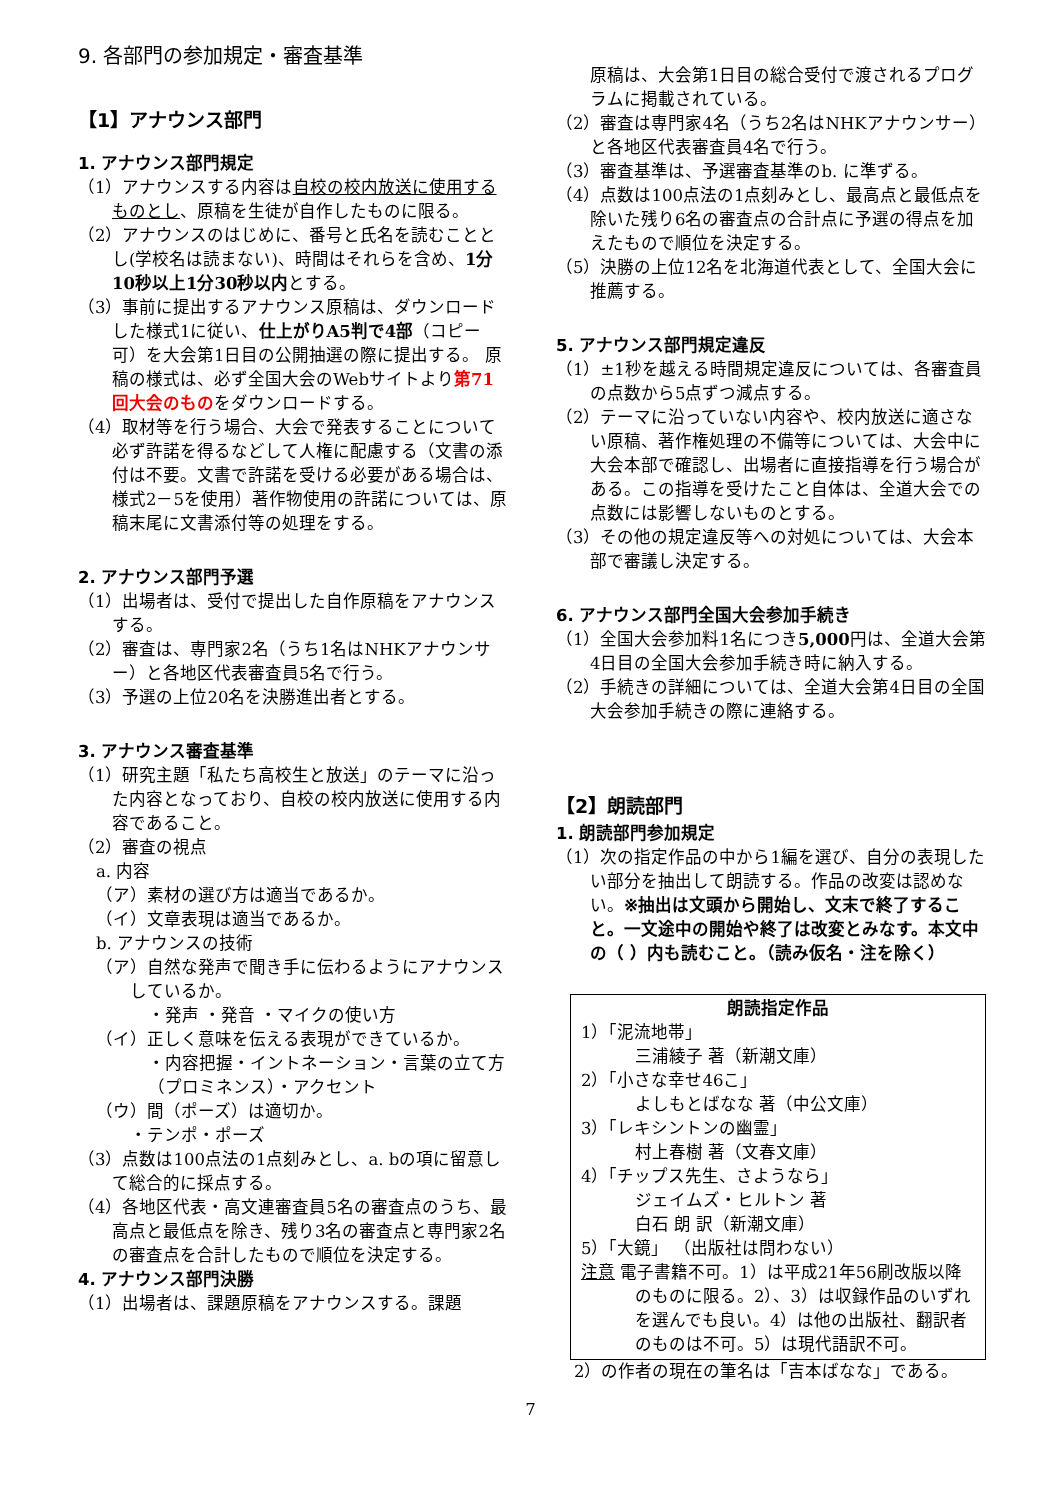9. 各部門の参加規定・審査基準
【1】アナウンス部門
1. アナウンス部門規定
（1）アナウンスする内容は自校の校内放送に使用するものとし、原稿を生徒が自作したものに限る。
（2）アナウンスのはじめに、番号と氏名を読むこととし(学校名は読まない)、時間はそれらを含め、1分10秒以上1分30秒以内とする。
（3）事前に提出するアナウンス原稿は、ダウンロードした様式1に従い、仕上がりA5判で4部（コピー可）を大会第1日目の公開抽選の際に提出する。 原稿の様式は、必ず全国大会のWebサイトより第71回大会のものをダウンロードする。
（4）取材等を行う場合、大会で発表することについて必ず許諾を得るなどして人権に配慮する（文書の添付は不要。文書で許諾を受ける必要がある場合は、様式2－5を使用）著作物使用の許諾については、原稿末尾に文書添付等の処理をする。
2. アナウンス部門予選
（1）出場者は、受付で提出した自作原稿をアナウンスする。
（2）審査は、専門家2名（うち1名はNHKアナウンサー）と各地区代表審査員5名で行う。
（3）予選の上位20名を決勝進出者とする。
3. アナウンス審査基準
（1）研究主題「私たち高校生と放送」のテーマに沿った内容となっており、自校の校内放送に使用する内容であること。
（2）審査の視点
a. 内容
（ア）素材の選び方は適当であるか。
（イ）文章表現は適当であるか。
b. アナウンスの技術
（ア）自然な発声で聞き手に伝わるようにアナウンスしているか。
・発声 ・発音 ・マイクの使い方
（イ）正しく意味を伝える表現ができているか。
・内容把握・イントネーション・言葉の立て方（プロミネンス）・アクセント
（ウ）間（ポーズ）は適切か。
・テンポ・ポーズ
（3）点数は100点法の1点刻みとし、a. bの項に留意して総合的に採点する。
（4）各地区代表・高文連審査員5名の審査点のうち、最高点と最低点を除き、残り3名の審査点と専門家2名の審査点を合計したもので順位を決定する。
4. アナウンス部門決勝
（1）出場者は、課題原稿をアナウンスする。課題
原稿は、大会第1日目の総合受付で渡されるプログラムに掲載されている。
（2）審査は専門家4名（うち2名はNHKアナウンサー）と各地区代表審査員4名で行う。
（3）審査基準は、予選審査基準のb. に準ずる。
（4）点数は100点法の1点刻みとし、最高点と最低点を除いた残り6名の審査点の合計点に予選の得点を加えたもので順位を決定する。
（5）決勝の上位12名を北海道代表として、全国大会に推薦する。
5. アナウンス部門規定違反
（1）±1秒を越える時間規定違反については、各審査員の点数から5点ずつ減点する。
（2）テーマに沿っていない内容や、校内放送に適さない原稿、著作権処理の不備等については、大会中に大会本部で確認し、出場者に直接指導を行う場合がある。この指導を受けたこと自体は、全道大会での点数には影響しないものとする。
（3）その他の規定違反等への対処については、大会本部で審議し決定する。
6. アナウンス部門全国大会参加手続き
（1）全国大会参加料1名につき5,000円は、全道大会第4日目の全国大会参加手続き時に納入する。
（2）手続きの詳細については、全道大会第4日目の全国大会参加手続きの際に連絡する。
【2】朗読部門
1. 朗読部門参加規定
（1）次の指定作品の中から1編を選び、自分の表現したい部分を抽出して朗読する。作品の改変は認めない。※抽出は文頭から開始し、文末で終了すること。一文途中の開始や終了は改変とみなす。本文中の（ ）内も読むこと。（読み仮名・注を除く）
朗読指定作品
1）「泥流地帯」
三浦綾子 著（新潮文庫）
2）「小さな幸せ46こ」
よしもとばなな 著（中公文庫）
3）「レキシントンの幽霊」
村上春樹 著（文春文庫）
4）「チップス先生、さようなら」
ジェイムズ・ヒルトン 著
白石 朗 訳（新潮文庫）
5）「大鏡」 （出版社は問わない）
注意 電子書籍不可。1）は平成21年56刷改版以降のものに限る。2）、3）は収録作品のいずれを選んでも良い。4）は他の出版社、翻訳者のものは不可。5）は現代語訳不可。
2）の作者の現在の筆名は「吉本ばなな」である。
7